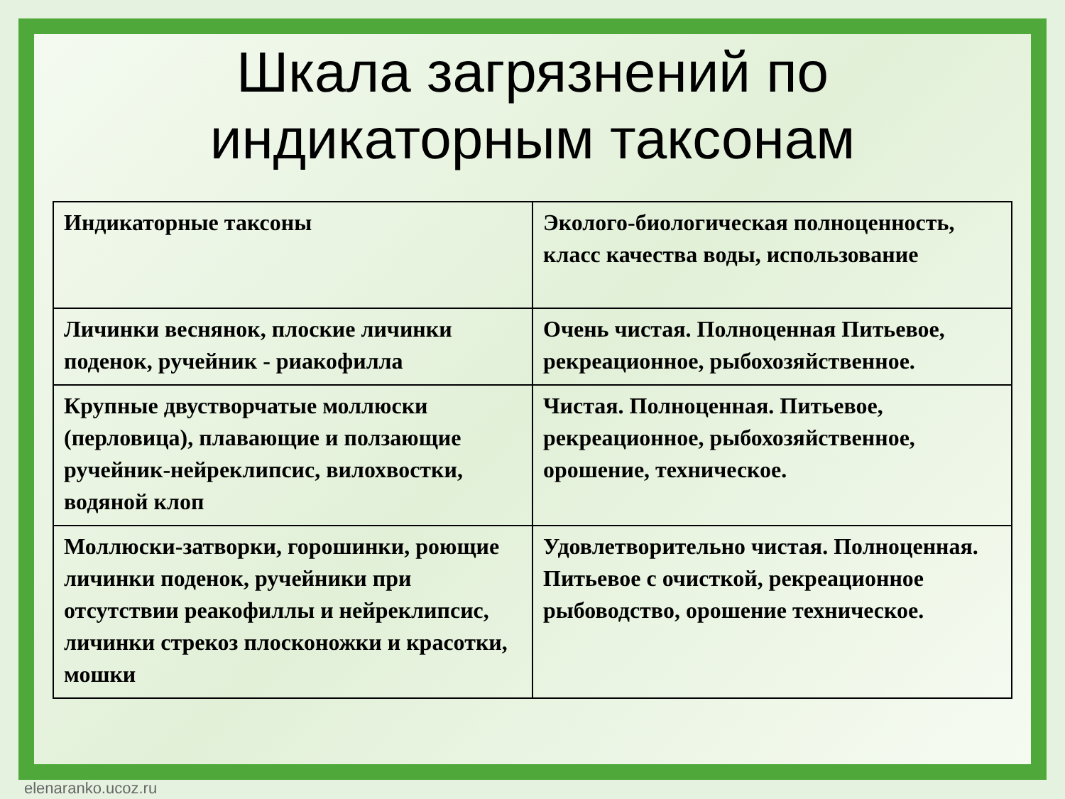Шкала загрязнений по
индикаторным таксонам
| Индикаторные таксоны | Эколого-биологическая полноценность, класс качества воды, использование |
| Личинки веснянок, плоские личинки поденок, ручейник - риакофилла | Очень чистая. Полноценная Питьевое, рекреационное, рыбохозяйственное. |
| Крупные двустворчатые моллюски (перловица), плавающие и ползающие ручейник-нейреклипсис, вилохвостки, водяной клоп | Чистая. Полноценная. Питьевое, рекреационное, рыбохозяйственное, орошение, техническое. |
| Моллюски-затворки, горошинки, роющие личинки поденок, ручейники при отсутствии реакофиллы и нейреклипсис, личинки стрекоз плосконожки и красотки, мошки | Удовлетворительно чистая. Полноценная. Питьевое с очисткой, рекреационное рыбоводство, орошение техническое. |
elenaranko.ucoz.ru